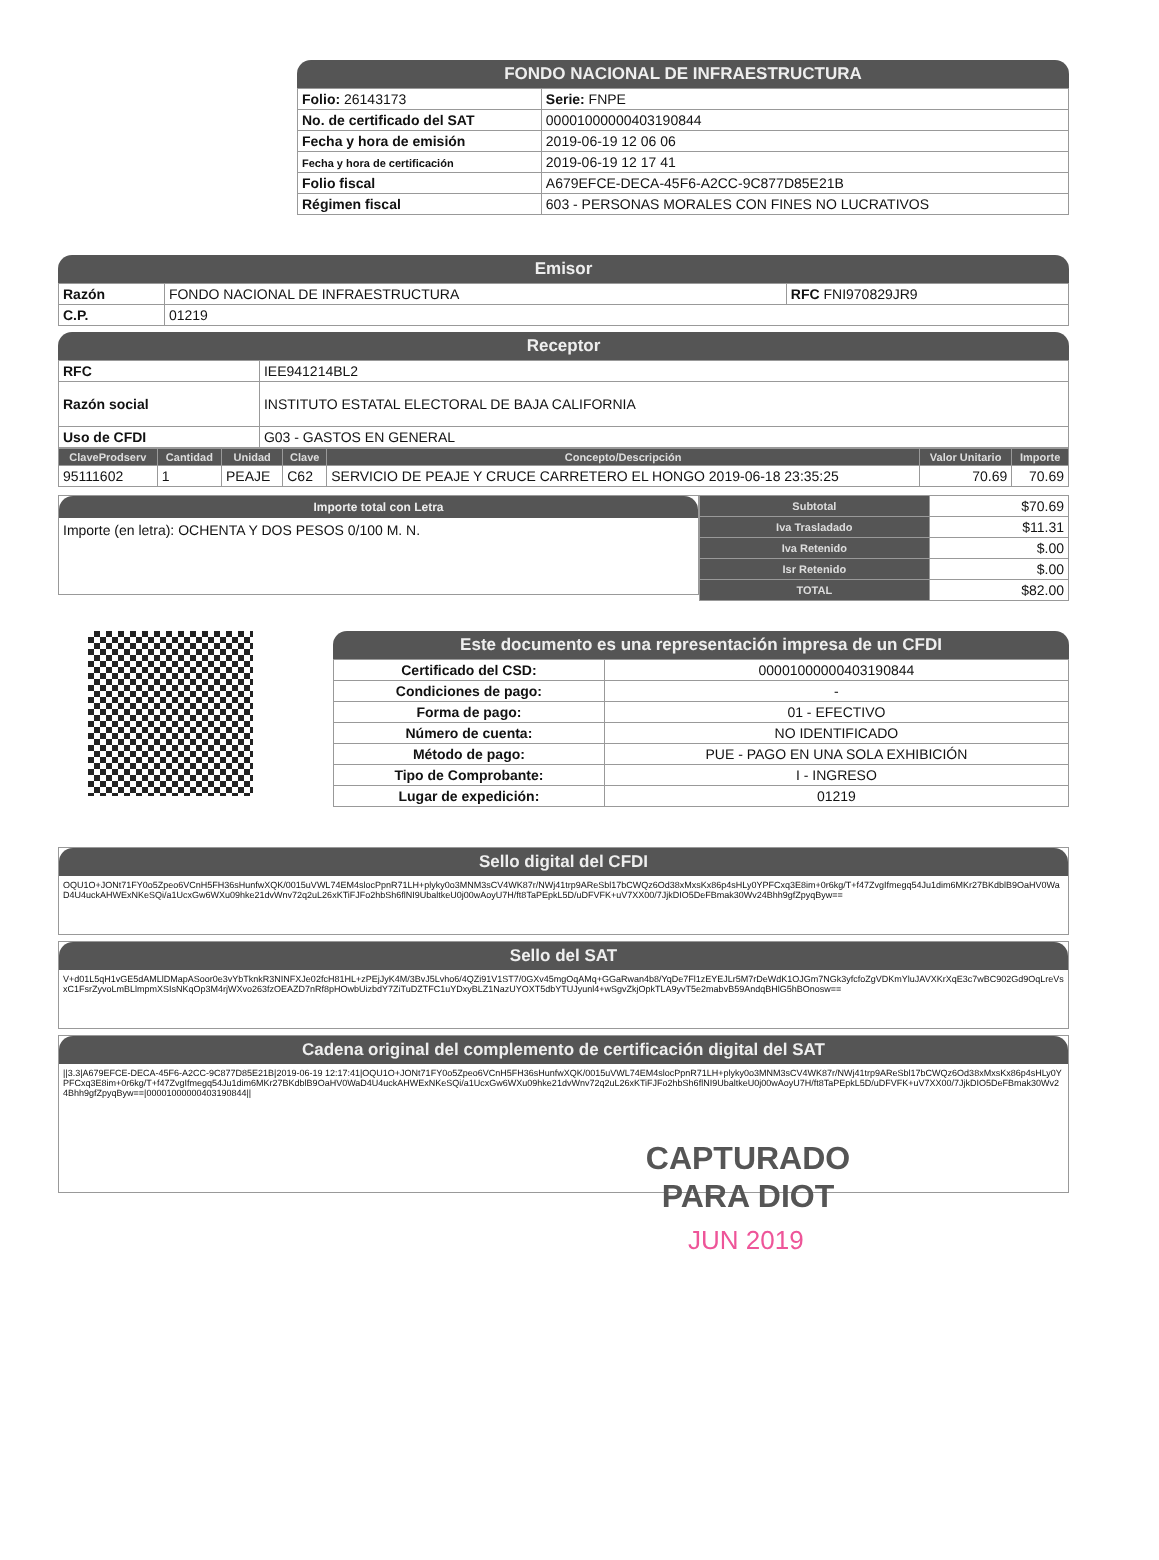FONDO NACIONAL DE INFRAESTRUCTURA
| Folio: 26143173 | Serie: FNPE |
| No. de certificado del SAT | 00001000000403190844 |
| Fecha y hora de emisión | 2019-06-19 12 06 06 |
| Fecha y hora de certificación | 2019-06-19 12 17 41 |
| Folio fiscal | A679EFCE-DECA-45F6-A2CC-9C877D85E21B |
| Régimen fiscal | 603 - PERSONAS MORALES CON FINES NO LUCRATIVOS |
Emisor
| Razón | FONDO NACIONAL DE INFRAESTRUCTURA | RFC FNI970829JR9 |
| C.P. | 01219 | |
Receptor
| RFC | IEE941214BL2 |
| Razón social | INSTITUTO ESTATAL ELECTORAL DE BAJA CALIFORNIA |
| Uso de CFDI | G03 - GASTOS EN GENERAL |
| ClaveProdserv | Cantidad | Unidad | Clave | Concepto/Descripción | Valor Unitario | Importe |
| --- | --- | --- | --- | --- | --- | --- |
| 95111602 | 1 | PEAJE | C62 | SERVICIO DE PEAJE Y CRUCE CARRETERO EL HONGO 2019-06-18 23:35:25 | 70.69 | 70.69 |
Importe total con Letra
Importe (en letra): OCHENTA Y DOS PESOS 0/100 M. N.
| Subtotal | $70.69 |
| Iva Trasladado | $11.31 |
| Iva Retenido | $.00 |
| Isr Retenido | $.00 |
| TOTAL | $82.00 |
Este documento es una representación impresa de un CFDI
| Certificado del CSD: | 00001000000403190844 |
| Condiciones de pago: | - |
| Forma de pago: | 01 - EFECTIVO |
| Número de cuenta: | NO IDENTIFICADO |
| Método de pago: | PUE - PAGO EN UNA SOLA EXHIBICIÓN |
| Tipo de Comprobante: | I - INGRESO |
| Lugar de expedición: | 01219 |
Sello digital del CFDI
OQU1O+JONt71FY0o5Zpeo6VCnH5FH36sHunfwXQK/0015uVWL74EM4slocPpnR71LH+plyky0o3MNM3sCV4WK87r/NWj41trp9AReSbl17bCWQz6Od38xMxsKx86p4sHLy0YPFCxq3E8im+0r6kg/T+f47ZvgIfmegq54Ju1dim6MKr27BKdblB9OaHV0WaD4U4uckAHWExNKeSQi/a1UcxGw6WXu09hke21dvWnv72q2uL26xKTiFJFo2hbSh6flNI9UbaltkeU0j00wAoyU7H/ft8TaPEpkL5D/uDFVFK+uV7XX00/7JjkDIO5DeFBmak30Wv24Bhh9gfZpyqByw==
Sello del SAT
V+d01L5qH1vGE5dAMLlDMapASoor0e3vYbTknkR3NINFXJe02fcH81HL+zPEjJyK4M/3BvJ5Lvho6/4QZi91V1ST7/0GXv45mgOqAMq+GGaRwan4b8/YqDe7Fl1zEYEJLr5M7rDeWdK1OJGm7NGk3yfcfoZgVDKmYluJAVXKrXqE3c7wBC902Gd9OqLreVsxC1FsrZyvoLmBLlmpmXSIsNKqOp3M4rjWXvo263fzOEAZD7nRf8pHOwbUizbdY7ZiTuDZTFC1uYDxyBLZ1NazUYOXT5dbYTUJyunl4+wSgvZkjOpkTLA9yvT5e2mabvB59AndqBHlG5hBOnosw==
Cadena original del complemento de certificación digital del SAT
||3.3|A679EFCE-DECA-45F6-A2CC-9C877D85E21B|2019-06-19 12:17:41|OQU1O+JONt71FY0o5Zpeo6VCnH5FH36sHunfwXQK/0015uVWL74EM4slocPpnR71LH+plyky0o3MNM3sCV4WK87r/NWj41trp9AReSbl17bCWQz6Od38xMxsKx86p4sHLy0YPFCxq3E8im+0r6kg/T+f47ZvgIfmegq54Ju1dim6MKr27BKdblB9OaHV0WaD4U4uckAHWExNKeSQi/a1UcxGw6WXu09hke21dvWnv72q2uL26xKTiFJFo2hbSh6flNI9UbaltkeU0j00wAoyU7H/ft8TaPEpkL5D/uDFVFK+uV7XX00/7JjkDIO5DeFBmak30Wv24Bhh9gfZpyqByw==|00001000000403190844||
CAPTURADO
PARA DIOT
JUN 2019